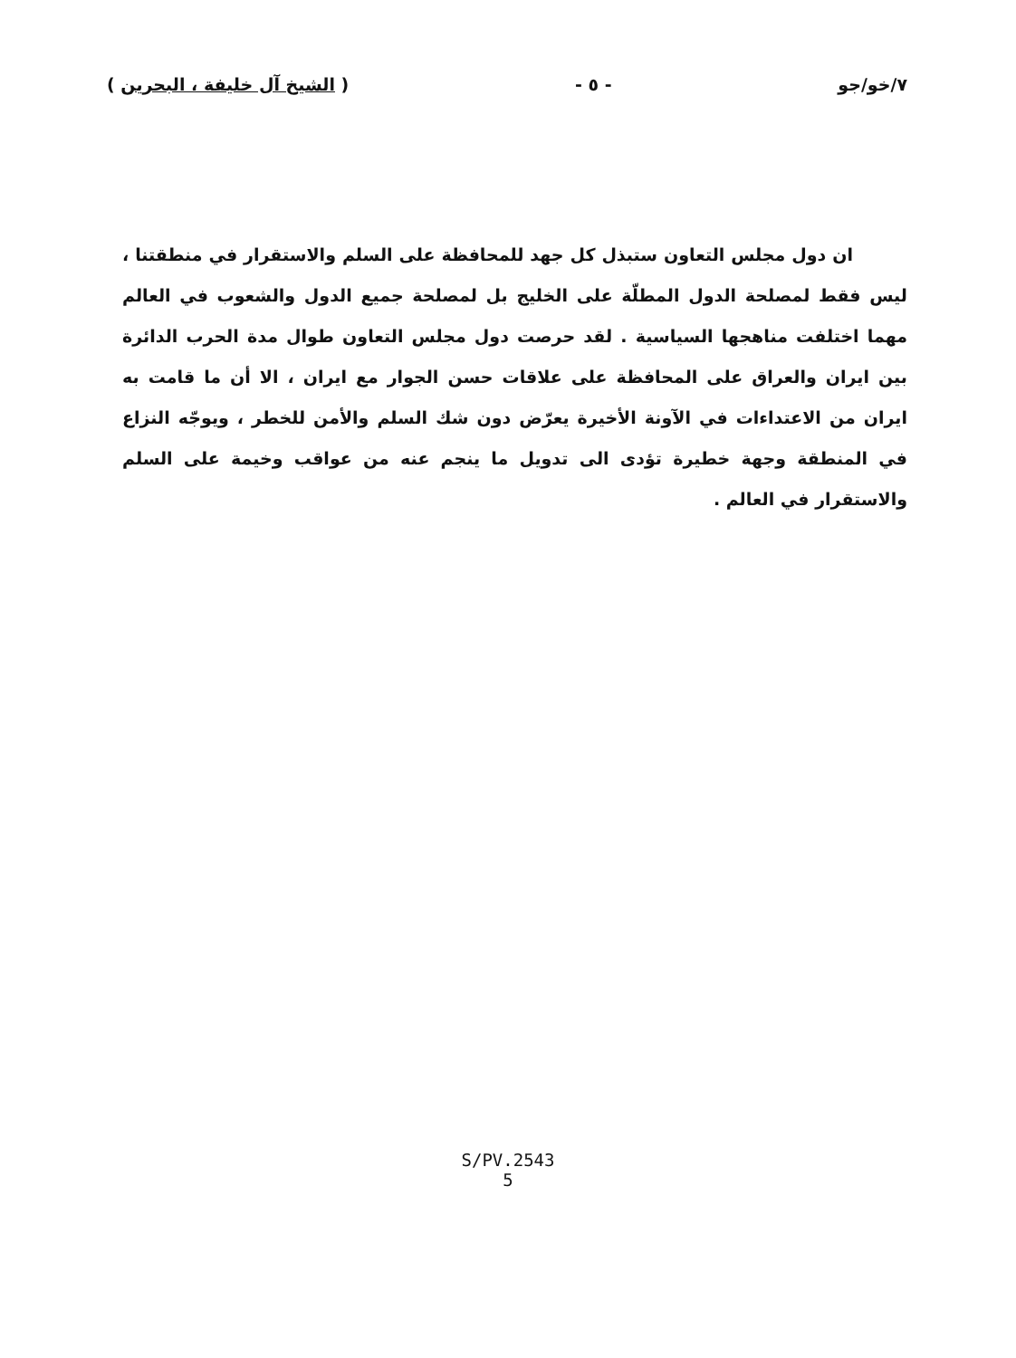٧/خو/جو - ٥ - ( الشيخ آل خليفة ، البحرين )
ان دول مجلس التعاون ستبذل كل جهد للمحافظة على السلم والاستقرار في منطقتنا ، ليس فقط لمصلحة الدول المطلّة على الخليج بل لمصلحة جميع الدول والشعوب في العالم مهما اختلفت مناهجها السياسية . لقد حرصت دول مجلس التعاون طوال مدة الحرب الدائرة بين ايران والعراق على المحافظة على علاقات حسن الجوار مع ايران ، الا أن ما قامت به ايران من الاعتداءات في الآونة الأخيرة يعرّض دون شك السلم والأمن للخطر ، ويوجّه النزاع في المنطقة وجهة خطيرة تؤدى الى تدويل ما ينجم عنه من عواقب وخيمة على السلم والاستقرار في العالم .
S/PV.2543
5